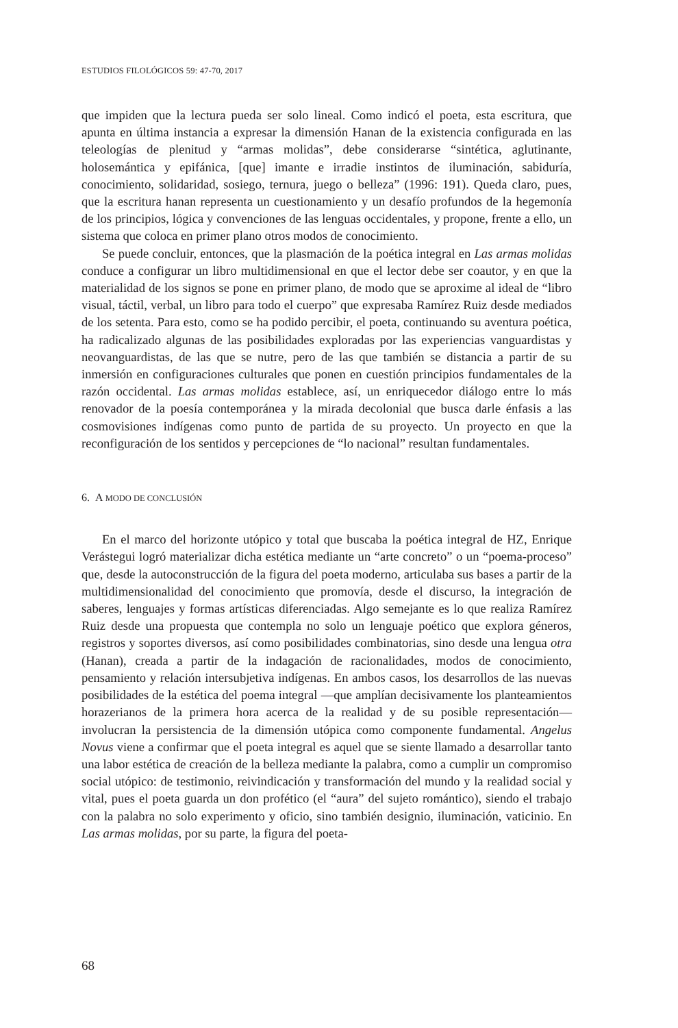ESTUDIOS FILOLÓGICOS 59: 47-70, 2017
que impiden que la lectura pueda ser solo lineal. Como indicó el poeta, esta escritura, que apunta en última instancia a expresar la dimensión Hanan de la existencia configurada en las teleologías de plenitud y “armas molidas”, debe considerarse “sintética, aglutinante, holosemántica y epifánica, [que] imante e irradie instintos de iluminación, sabiduría, conocimiento, solidaridad, sosiego, ternura, juego o belleza” (1996: 191). Queda claro, pues, que la escritura hanan representa un cuestionamiento y un desafío profundos de la hegemonía de los principios, lógica y convenciones de las lenguas occidentales, y propone, frente a ello, un sistema que coloca en primer plano otros modos de conocimiento.
Se puede concluir, entonces, que la plasmación de la poética integral en Las armas molidas conduce a configurar un libro multidimensional en que el lector debe ser coautor, y en que la materialidad de los signos se pone en primer plano, de modo que se aproxime al ideal de “libro visual, táctil, verbal, un libro para todo el cuerpo” que expresaba Ramírez Ruiz desde mediados de los setenta. Para esto, como se ha podido percibir, el poeta, continuando su aventura poética, ha radicalizado algunas de las posibilidades exploradas por las experiencias vanguardistas y neovanguardistas, de las que se nutre, pero de las que también se distancia a partir de su inmersión en configuraciones culturales que ponen en cuestión principios fundamentales de la razón occidental. Las armas molidas establece, así, un enriquecedor diálogo entre lo más renovador de la poesía contemporánea y la mirada decolonial que busca darle énfasis a las cosmovisiones indígenas como punto de partida de su proyecto. Un proyecto en que la reconfiguración de los sentidos y percepciones de “lo nacional” resultan fundamentales.
6. A MODO DE CONCLUSIÓN
En el marco del horizonte utópico y total que buscaba la poética integral de HZ, Enrique Verástegui logró materializar dicha estética mediante un “arte concreto” o un “poema-proceso” que, desde la autoconstrucción de la figura del poeta moderno, articulaba sus bases a partir de la multidimensionalidad del conocimiento que promovía, desde el discurso, la integración de saberes, lenguajes y formas artísticas diferenciadas. Algo semejante es lo que realiza Ramírez Ruiz desde una propuesta que contempla no solo un lenguaje poético que explora géneros, registros y soportes diversos, así como posibilidades combinatorias, sino desde una lengua otra (Hanan), creada a partir de la indagación de racionalidades, modos de conocimiento, pensamiento y relación intersubjetiva indígenas. En ambos casos, los desarrollos de las nuevas posibilidades de la estética del poema integral —que amplían decisivamente los planteamientos horazerianos de la primera hora acerca de la realidad y de su posible representación— involucran la persistencia de la dimensión utópica como componente fundamental. Angelus Novus viene a confirmar que el poeta integral es aquel que se siente llamado a desarrollar tanto una labor estética de creación de la belleza mediante la palabra, como a cumplir un compromiso social utópico: de testimonio, reivindicación y transformación del mundo y la realidad social y vital, pues el poeta guarda un don profético (el “aura” del sujeto romántico), siendo el trabajo con la palabra no solo experimento y oficio, sino también designio, iluminación, vaticinio. En Las armas molidas, por su parte, la figura del poeta-
68